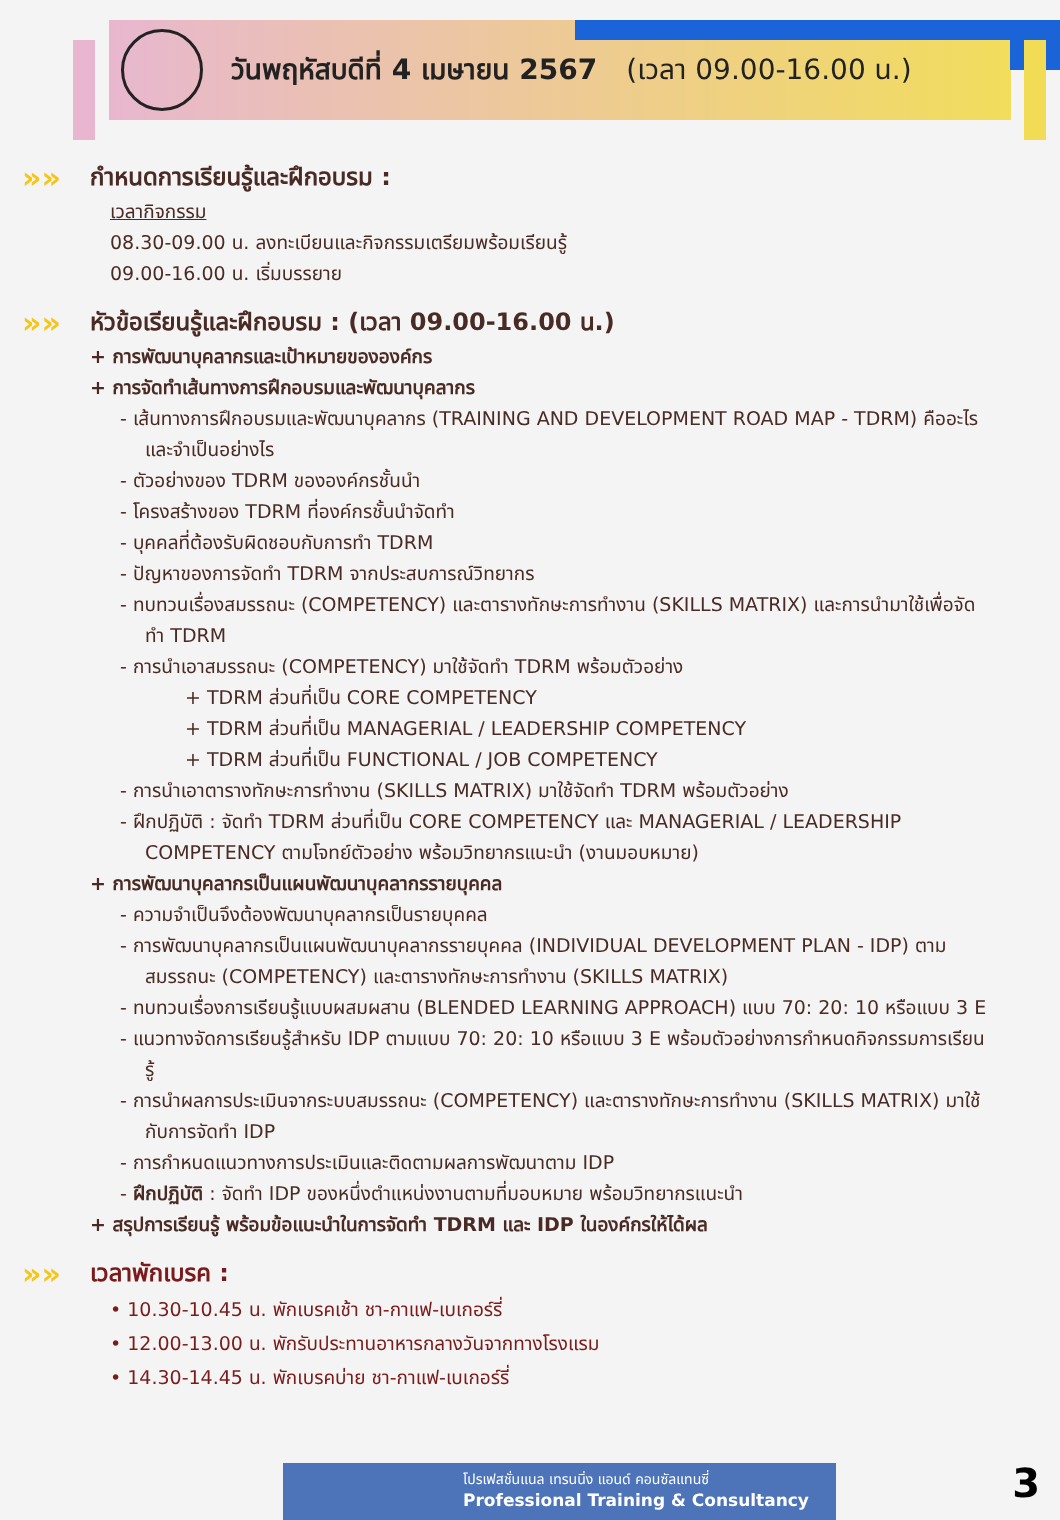วันพฤหัสบดีที่ 4 เมษายน 2567 (เวลา 09.00-16.00 น.)
»»
กำหนดการเรียนรู้และฝึกอบรม :
เวลากิจกรรม
08.30-09.00 น. ลงทะเบียนและกิจกรรมเตรียมพร้อมเรียนรู้
09.00-16.00 น. เริ่มบรรยาย
»»
หัวข้อเรียนรู้และฝึกอบรม : (เวลา 09.00-16.00 น.)
+ การพัฒนาบุคลากรและเป้าหมายขององค์กร
+ การจัดทำเส้นทางการฝึกอบรมและพัฒนาบุคลากร
- เส้นทางการฝึกอบรมและพัฒนาบุคลากร (TRAINING AND DEVELOPMENT ROAD MAP - TDRM) คืออะไร และจำเป็นอย่างไร
- ตัวอย่างของ TDRM ขององค์กรชั้นนำ
- โครงสร้างของ TDRM ที่องค์กรชั้นนำจัดทำ
- บุคคลที่ต้องรับผิดชอบกับการทำ TDRM
- ปัญหาของการจัดทำ TDRM จากประสบการณ์วิทยากร
- ทบทวนเรื่องสมรรถนะ (COMPETENCY) และตารางทักษะการทำงาน (SKILLS MATRIX) และการนำมาใช้เพื่อจัดทำ TDRM
- การนำเอาสมรรถนะ (COMPETENCY) มาใช้จัดทำ TDRM พร้อมตัวอย่าง
+ TDRM ส่วนที่เป็น CORE COMPETENCY
+ TDRM ส่วนที่เป็น MANAGERIAL / LEADERSHIP COMPETENCY
+ TDRM ส่วนที่เป็น FUNCTIONAL / JOB COMPETENCY
- การนำเอาตารางทักษะการทำงาน (SKILLS MATRIX) มาใช้จัดทำ TDRM พร้อมตัวอย่าง
- ฝึกปฏิบัติ : จัดทำ TDRM ส่วนที่เป็น CORE COMPETENCY และ MANAGERIAL / LEADERSHIP COMPETENCY ตามโจทย์ตัวอย่าง พร้อมวิทยากรแนะนำ (งานมอบหมาย)
+ การพัฒนาบุคลากรเป็นแผนพัฒนาบุคลากรรายบุคคล
- ความจำเป็นจึงต้องพัฒนาบุคลากรเป็นรายบุคคล
- การพัฒนาบุคลากรเป็นแผนพัฒนาบุคลากรรายบุคคล (INDIVIDUAL DEVELOPMENT PLAN - IDP) ตามสมรรถนะ (COMPETENCY) และตารางทักษะการทำงาน (SKILLS MATRIX)
- ทบทวนเรื่องการเรียนรู้แบบผสมผสาน (BLENDED LEARNING APPROACH) แบบ 70: 20: 10 หรือแบบ 3 E
- แนวทางจัดการเรียนรู้สำหรับ IDP ตามแบบ 70: 20: 10 หรือแบบ 3 E พร้อมตัวอย่างการกำหนดกิจกรรมการเรียนรู้
- การนำผลการประเมินจากระบบสมรรถนะ (COMPETENCY) และตารางทักษะการทำงาน (SKILLS MATRIX) มาใช้กับการจัดทำ IDP
- การกำหนดแนวทางการประเมินและติดตามผลการพัฒนาตาม IDP
- ฝึกปฏิบัติ : จัดทำ IDP ของหนึ่งตำแหน่งงานตามที่มอบหมาย พร้อมวิทยากรแนะนำ
+ สรุปการเรียนรู้ พร้อมข้อแนะนำในการจัดทำ TDRM และ IDP ในองค์กรให้ได้ผล
»»
เวลาพักเบรค :
• 10.30-10.45 น. พักเบรคเช้า ชา-กาแฟ-เบเกอร์รี่
• 12.00-13.00 น. พักรับประทานอาหารกลางวันจากทางโรงแรม
• 14.30-14.45 น. พักเบรคบ่าย ชา-กาแฟ-เบเกอร์รี่
โปรเฟสชั่นแนล เทรนนิ่ง แอนด์ คอนซัลแทนซี่
Professional Training & Consultancy
3